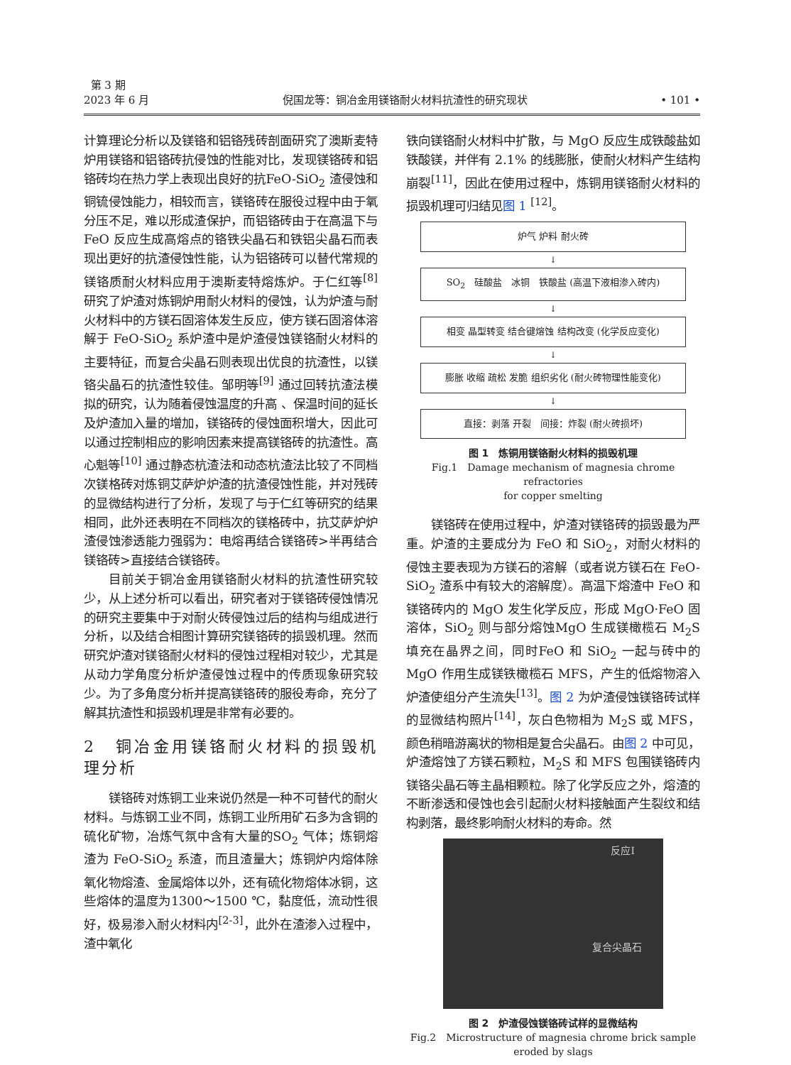第 3 期
2023 年 6 月
倪国龙等：铜冶金用镁铬耐火材料抗渣性的研究现状
• 101 •
计算理论分析以及镁铬和铝铬残砖剖面研究了澳斯麦特炉用镁铬和铝铬砖抗侵蚀的性能对比，发现镁铬砖和铝铬砖均在热力学上表现出良好的抗FeO-SiO<sub>2</sub> 渣侵蚀和铜锍侵蚀能力，相较而言，镁铬砖在服役过程中由于氧分压不足，难以形成渣保护，而铝铬砖由于在高温下与 FeO 反应生成高熔点的铬铁尖晶石和铁铝尖晶石而表现出更好的抗渣侵蚀性能，认为铝铬砖可以替代常规的镁铬质耐火材料应用于澳斯麦特熔炼炉。于仁红等<sup>[8]</sup> 研究了炉渣对炼铜炉用耐火材料的侵蚀，认为炉渣与耐火材料中的方镁石固溶体发生反应，使方镁石固溶体溶解于 FeO-SiO<sub>2</sub> 系炉渣中是炉渣侵蚀镁铬耐火材料的主要特征，而复合尖晶石则表现出优良的抗渣性，以镁铬尖晶石的抗渣性较佳。邹明等<sup>[9]</sup> 通过回转抗渣法模拟的研究，认为随着侵蚀温度的升高 、保温时间的延长及炉渣加入量的增加，镁铬砖的侵蚀面积增大，因此可以通过控制相应的影响因素来提高镁铬砖的抗渣性。高心魁等<sup>[10]</sup> 通过静态杭渣法和动态杭渣法比较了不同档次镁格砖对炼铜艾萨炉炉渣的抗渣侵蚀性能，并对残砖的显微结构进行了分析，发现了与于仁红等研究的结果相同，此外还表明在不同档次的镁格砖中，抗艾萨炉炉渣侵蚀渗透能力强弱为：电熔再结合镁铬砖>半再结合镁铬砖>直接结合镁铬砖。
目前关于铜冶金用镁铬耐火材料的抗渣性研究较少，从上述分析可以看出，研究者对于镁铬砖侵蚀情况的研究主要集中于对耐火砖侵蚀过后的结构与组成进行分析，以及结合相图计算研究镁铬砖的损毁机理。然而研究炉渣对镁铬耐火材料的侵蚀过程相对较少，尤其是从动力学角度分析炉渣侵蚀过程中的传质现象研究较少。为了多角度分析并提高镁铬砖的服役寿命，充分了解其抗渣性和损毁机理是非常有必要的。
2　铜冶金用镁铬耐火材料的损毁机理分析
镁铬砖对炼铜工业来说仍然是一种不可替代的耐火材料。与炼钢工业不同，炼铜工业所用矿石多为含铜的硫化矿物，冶炼气氛中含有大量的SO<sub>2</sub> 气体；炼铜熔渣为 FeO-SiO<sub>2</sub> 系渣，而且渣量大；炼铜炉内熔体除氧化物熔渣、金属熔体以外，还有硫化物熔体冰铜，这些熔体的温度为1300～1500 ℃，黏度低，流动性很好，极易渗入耐火材料内<sup>[2-3]</sup>，此外在渣渗入过程中，渣中氧化
铁向镁铬耐火材料中扩散，与 MgO 反应生成铁酸盐如铁酸镁，并伴有 2.1% 的线膨胀，使耐火材料产生结构崩裂<sup>[11]</sup>，因此在使用过程中，炼铜用镁铬耐火材料的损毁机理可归结见图 1 <sup>[12]</sup>。
炉气 炉料 耐火砖
↓
SO<sub>2</sub>　硅酸盐　冰铜　铁酸盐 (高温下液相渗入砖内)
↓
相变 晶型转变 结合键熔蚀 结构改变 (化学反应变化)
↓
膨胀 收缩 疏松 发脆 组织劣化 (耐火砖物理性能变化)
↓
直接：剥落 开裂　间接：炸裂 (耐火砖损坏)
图 1　炼铜用镁铬耐火材料的损毁机理
Fig.1　Damage mechanism of magnesia chrome refractories
for copper smelting
镁铬砖在使用过程中，炉渣对镁铬砖的损毁最为严重。炉渣的主要成分为 FeO 和 SiO<sub>2</sub>，对耐火材料的侵蚀主要表现为方镁石的溶解（或者说方镁石在 FeO-SiO<sub>2</sub> 渣系中有较大的溶解度）。高温下熔渣中 FeO 和镁铬砖内的 MgO 发生化学反应，形成 MgO·FeO 固溶体，SiO<sub>2</sub> 则与部分熔蚀MgO 生成镁橄榄石 M<sub>2</sub>S 填充在晶界之间，同时FeO 和 SiO<sub>2</sub> 一起与砖中的 MgO 作用生成镁铁橄榄石 MFS，产生的低熔物溶入炉渣使组分产生流失<sup>[13]</sup>。图 2 为炉渣侵蚀镁铬砖试样的显微结构照片<sup>[14]</sup>，灰白色物相为 M<sub>2</sub>S 或 MFS，颜色稍暗游离状的物相是复合尖晶石。由图 2 中可见，炉渣熔蚀了方镁石颗粒，M<sub>2</sub>S 和 MFS 包围镁铬砖内镁铬尖晶石等主晶相颗粒。除了化学反应之外，熔渣的不断渗透和侵蚀也会引起耐火材料接触面产生裂纹和结构剥落，最终影响耐火材料的寿命。然
反应Ⅰ
复合尖晶石
图 2　炉渣侵蚀镁铬砖试样的显微结构
Fig.2　Microstructure of magnesia chrome brick sample
eroded by slags